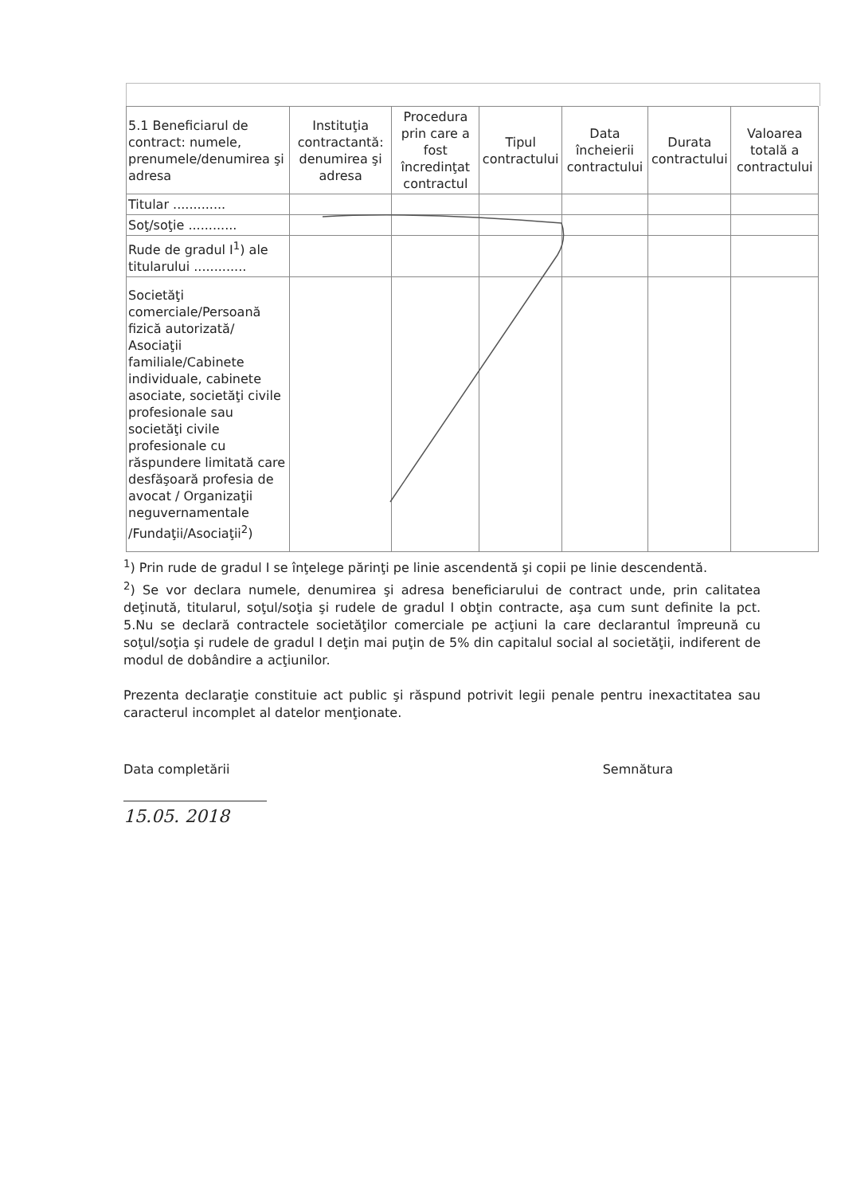| 5.1 Beneficiarul de contract: numele, prenumele/denumirea şi adresa | Instituţia contractantă: denumirea şi adresa | Procedura prin care a fost încredinţat contractul | Tipul contractului | Data încheierii contractului | Durata contractului | Valoarea totală a contractului |
| --- | --- | --- | --- | --- | --- | --- |
| Titular ............. | | | | | | |
| Soţ/soţie ............ | | | | | | |
| Rude de gradul I<sup>1</sup>) ale titularului ............. | | | | | | |
| Societăţi comerciale/Persoană fizică autorizată/ Asociaţii familiale/Cabinete individuale, cabinete asociate, societăţi civile profesionale sau societăţi civile profesionale cu răspundere limitată care desfăşoară profesia de avocat / Organizaţii neguvernamentale /Fundaţii/Asociaţii<sup>2</sup>) | | | | | | |
<sup>1</sup>) Prin rude de gradul I se înţelege părinţi pe linie ascendentă şi copii pe linie descendentă.
<sup>2</sup>) Se vor declara numele, denumirea şi adresa beneficiarului de contract unde, prin calitatea deţinută, titularul, soţul/soţia şi rudele de gradul I obţin contracte, aşa cum sunt definite la pct. 5.Nu se declară contractele societăţilor comerciale pe acţiuni la care declarantul împreună cu soţul/soţia şi rudele de gradul I deţin mai puţin de 5% din capitalul social al societăţii, indiferent de modul de dobândire a acţiunilor.
Prezenta declaraţie constituie act public şi răspund potrivit legii penale pentru inexactitatea sau caracterul incomplet al datelor menţionate.
Data completării Semnătura
15.05. 2018